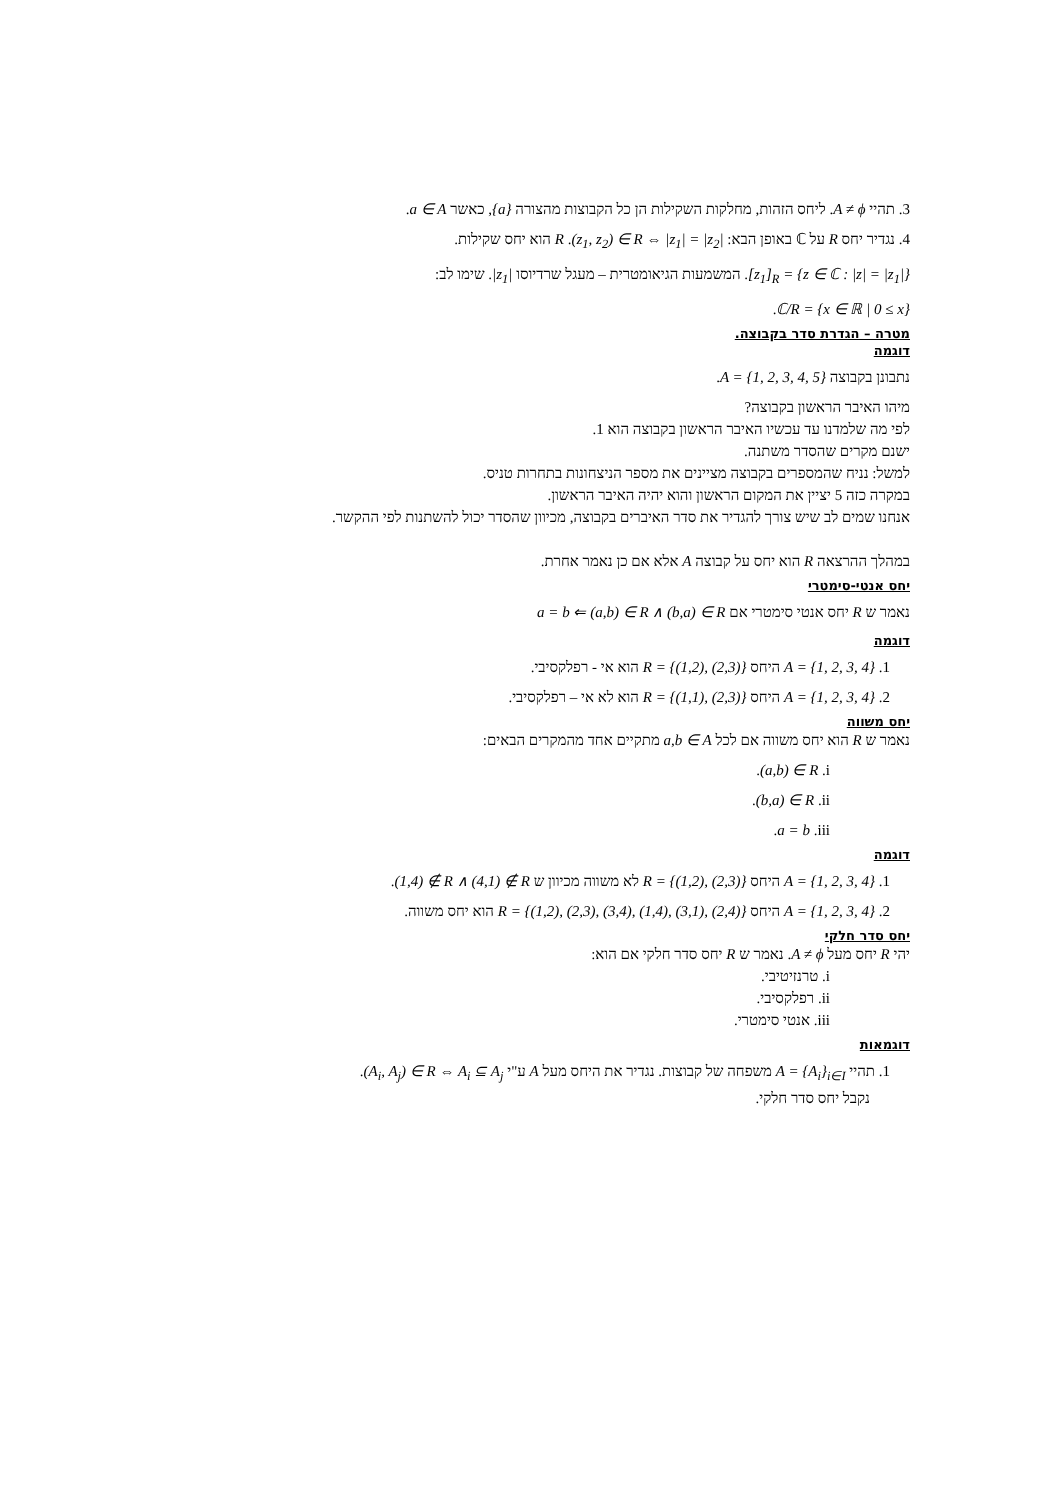3. תהיי A ≠ ϕ. ליחס הזהות, מחלקות השקילות הן כל הקבוצות מהצורה {a}, כאשר a ∈ A.
4. נגדיר יחס R על ℂ באופן הבא: (z<sub>1</sub>, z<sub>2</sub>) ∈ R ⇔ |z<sub>1</sub>| = |z<sub>2</sub>|. R הוא יחס שקילות.
[z<sub>1</sub>]<sub>R</sub> = {z ∈ ℂ : |z| = |z<sub>1</sub>|}. המשמעות הגיאומטרית – מעגל שרדיוסו |z<sub>1</sub>|. שימו לב:
ℂ/R = {x ∈ ℝ | 0 ≤ x}.
מטרה – הגדרת סדר בקבוצה.
דוגמה
נתבונן בקבוצה A = {1, 2, 3, 4, 5}.
מיהו האיבר הראשון בקבוצה?
לפי מה שלמדנו עד עכשיו האיבר הראשון בקבוצה הוא 1.
ישנם מקרים שהסדר משתנה.
למשל: נניח שהמספרים בקבוצה מציינים את מספר הניצחונות בתחרות טניס.
במקרה כזה 5 יציין את המקום הראשון והוא יהיה האיבר הראשון.
אנחנו שמים לב שיש צורך להגדיר את סדר האיברים בקבוצה, מכיוון שהסדר יכול להשתנות לפי ההקשר.
במהלך ההרצאה R הוא יחס על קבוצה A אלא אם כן נאמר אחרת.
יחס אנטי-סימטרי
נאמר ש R יחס אנטי סימטרי אם a = b ⇐ (a,b) ∈ R ∧ (b,a) ∈ R
דוגמה
1. A = {1, 2, 3, 4} היחס R = {(1,2), (2,3)} הוא אי - רפלקסיבי.
2. A = {1, 2, 3, 4} היחס R = {(1,1), (2,3)} הוא לא אי – רפלקסיבי.
יחס משווה
נאמר ש R הוא יחס משווה אם לכל a,b ∈ A מתקיים אחד מהמקרים הבאים:
i. (a,b) ∈ R.
ii. (b,a) ∈ R.
iii. a = b.
דוגמה
1. A = {1, 2, 3, 4} היחס R = {(1,2), (2,3)} לא משווה מכיוון ש (1,4) ∉ R ∧ (4,1) ∉ R.
2. A = {1, 2, 3, 4} היחס R = {(1,2), (2,3), (3,4), (1,4), (3,1), (2,4)} הוא יחס משווה.
יחס סדר חלקי
יהי R יחס מעל A ≠ ϕ. נאמר ש R יחס סדר חלקי אם הוא:
i. טרנזיטיבי.
ii. רפלקסיבי.
iii. אנטי סימטרי.
דוגמאות
1. תהיי A = {A<sub>i</sub>}<sub>i∈I</sub> משפחה של קבוצות. נגדיר את היחס מעל A ע"י (A<sub>i</sub>, A<sub>j</sub>) ∈ R ⇔ A<sub>i</sub> ⊆ A<sub>j</sub>.
נקבל יחס סדר חלקי.